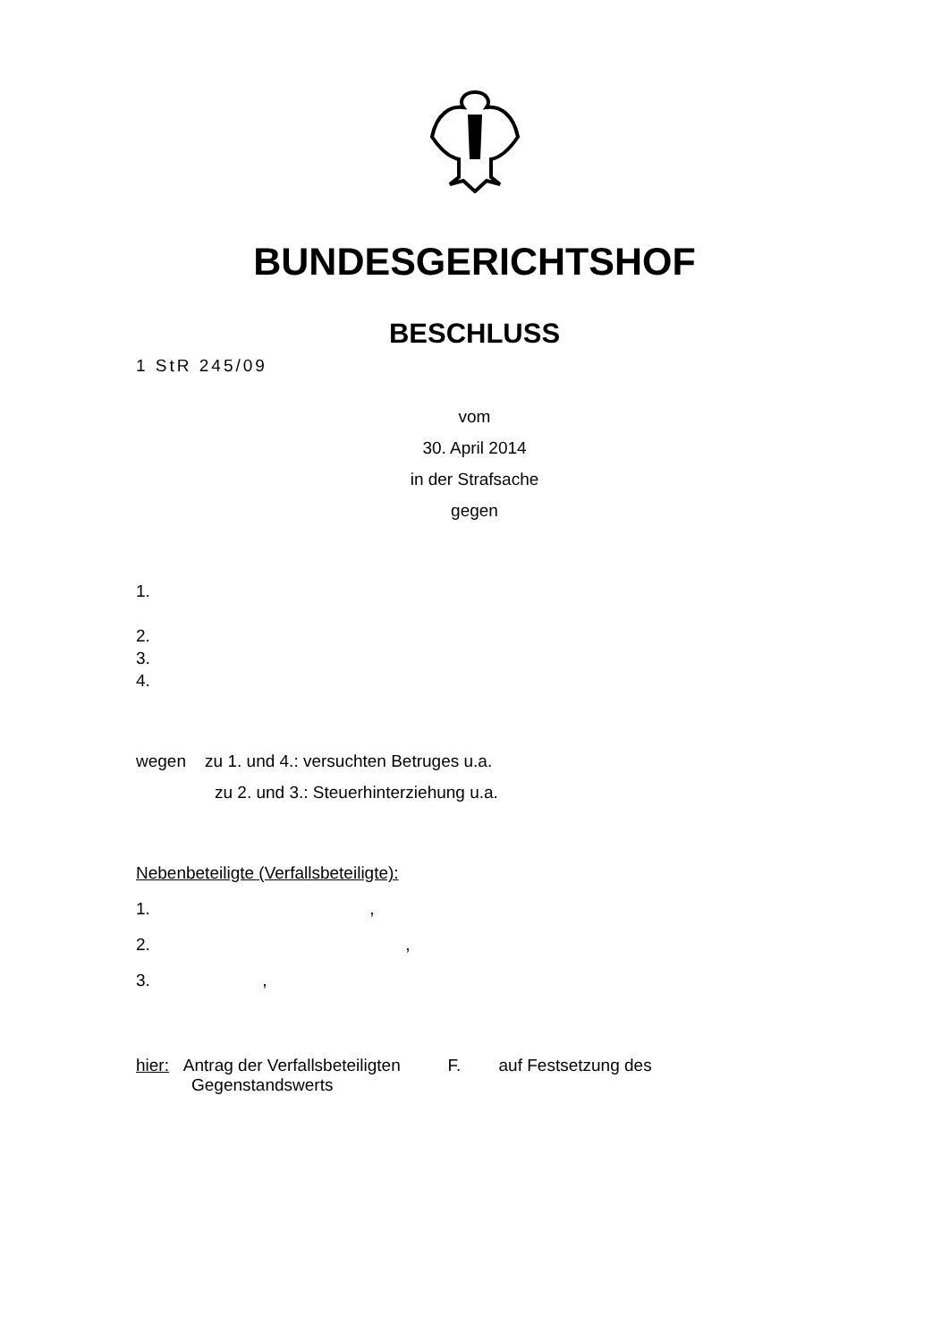BUNDESGERICHTSHOF
BESCHLUSS
1 StR 245/09
vom
30. April 2014
in der Strafsache
gegen
1.
2.
3.
4.
wegen zu 1. und 4.: versuchten Betruges u.a.
zu 2. und 3.: Steuerhinterziehung u.a.
Nebenbeteiligte (Verfallsbeteiligte):
1. ,
2. ,
3. ,
hier: Antrag der Verfallsbeteiligten F. auf Festsetzung des
Gegenstandswerts